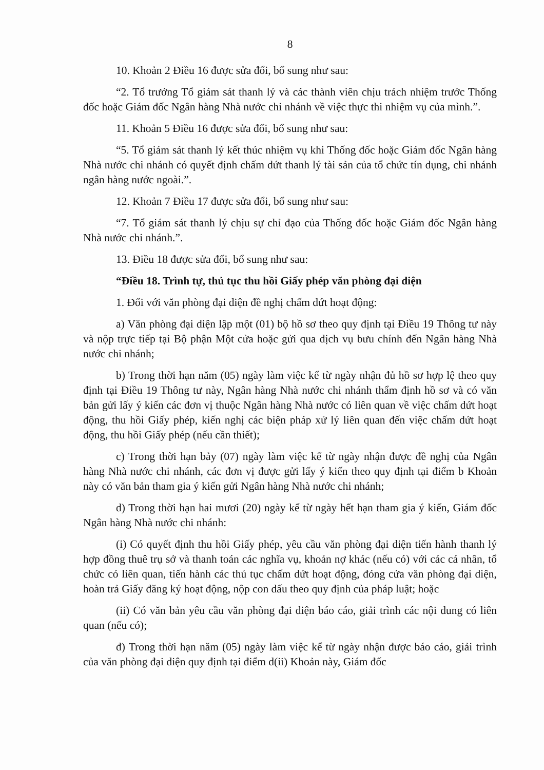8
10. Khoản 2 Điều 16 được sửa đổi, bổ sung như sau:
“2. Tổ trưởng Tổ giám sát thanh lý và các thành viên chịu trách nhiệm trước Thống đốc hoặc Giám đốc Ngân hàng Nhà nước chi nhánh về việc thực thi nhiệm vụ của mình.”.
11. Khoản 5 Điều 16 được sửa đổi, bổ sung như sau:
“5. Tổ giám sát thanh lý kết thúc nhiệm vụ khi Thống đốc hoặc Giám đốc Ngân hàng Nhà nước chi nhánh có quyết định chấm dứt thanh lý tài sản của tổ chức tín dụng, chi nhánh ngân hàng nước ngoài.”.
12. Khoản 7 Điều 17 được sửa đổi, bổ sung như sau:
“7. Tổ giám sát thanh lý chịu sự chỉ đạo của Thống đốc hoặc Giám đốc Ngân hàng Nhà nước chi nhánh.”.
13. Điều 18 được sửa đổi, bổ sung như sau:
“Điều 18. Trình tự, thủ tục thu hồi Giấy phép văn phòng đại diện
1. Đối với văn phòng đại diện đề nghị chấm dứt hoạt động:
a) Văn phòng đại diện lập một (01) bộ hồ sơ theo quy định tại Điều 19 Thông tư này và nộp trực tiếp tại Bộ phận Một cửa hoặc gửi qua dịch vụ bưu chính đến Ngân hàng Nhà nước chi nhánh;
b) Trong thời hạn năm (05) ngày làm việc kể từ ngày nhận đủ hồ sơ hợp lệ theo quy định tại Điều 19 Thông tư này, Ngân hàng Nhà nước chi nhánh thẩm định hồ sơ và có văn bản gửi lấy ý kiến các đơn vị thuộc Ngân hàng Nhà nước có liên quan về việc chấm dứt hoạt động, thu hồi Giấy phép, kiến nghị các biện pháp xử lý liên quan đến việc chấm dứt hoạt động, thu hồi Giấy phép (nếu cần thiết);
c) Trong thời hạn bảy (07) ngày làm việc kể từ ngày nhận được đề nghị của Ngân hàng Nhà nước chi nhánh, các đơn vị được gửi lấy ý kiến theo quy định tại điểm b Khoản này có văn bản tham gia ý kiến gửi Ngân hàng Nhà nước chi nhánh;
d) Trong thời hạn hai mươi (20) ngày kể từ ngày hết hạn tham gia ý kiến, Giám đốc Ngân hàng Nhà nước chi nhánh:
(i) Có quyết định thu hồi Giấy phép, yêu cầu văn phòng đại diện tiến hành thanh lý hợp đồng thuê trụ sở và thanh toán các nghĩa vụ, khoản nợ khác (nếu có) với các cá nhân, tổ chức có liên quan, tiến hành các thủ tục chấm dứt hoạt động, đóng cửa văn phòng đại diện, hoàn trả Giấy đăng ký hoạt động, nộp con dấu theo quy định của pháp luật; hoặc
(ii) Có văn bản yêu cầu văn phòng đại diện báo cáo, giải trình các nội dung có liên quan (nếu có);
đ) Trong thời hạn năm (05) ngày làm việc kể từ ngày nhận được báo cáo, giải trình của văn phòng đại diện quy định tại điểm d(ii) Khoản này, Giám đốc